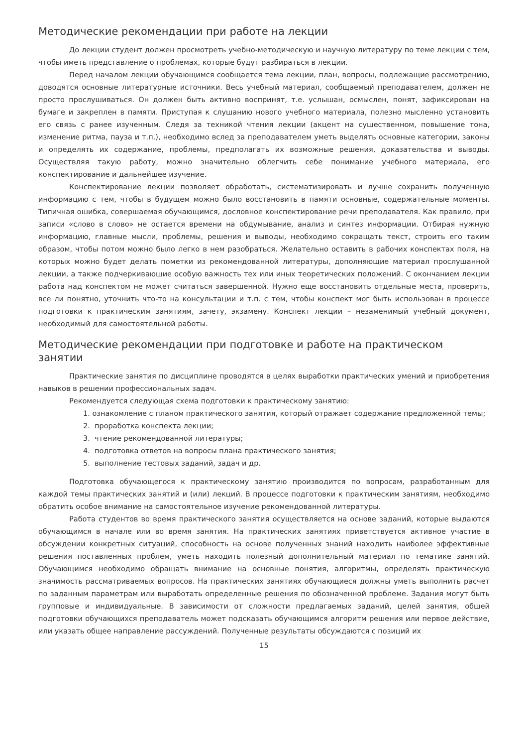Методические рекомендации при работе на лекции
До лекции студент должен просмотреть учебно-методическую и научную литературу по теме лекции с тем, чтобы иметь представление о проблемах, которые будут разбираться в лекции.
Перед началом лекции обучающимся сообщается тема лекции, план, вопросы, подлежащие рассмотрению, доводятся основные литературные источники. Весь учебный материал, сообщаемый преподавателем, должен не просто прослушиваться. Он должен быть активно воспринят, т.е. услышан, осмыслен, понят, зафиксирован на бумаге и закреплен в памяти. Приступая к слушанию нового учебного материала, полезно мысленно установить его связь с ранее изученным. Следя за техникой чтения лекции (акцент на существенном, повышение тона, изменение ритма, пауза и т.п.), необходимо вслед за преподавателем уметь выделять основные категории, законы и определять их содержание, проблемы, предполагать их возможные решения, доказательства и выводы. Осуществляя такую работу, можно значительно облегчить себе понимание учебного материала, его конспектирование и дальнейшее изучение.
Конспектирование лекции позволяет обработать, систематизировать и лучше сохранить полученную информацию с тем, чтобы в будущем можно было восстановить в памяти основные, содержательные моменты. Типичная ошибка, совершаемая обучающимся, дословное конспектирование речи преподавателя. Как правило, при записи «слово в слово» не остается времени на обдумывание, анализ и синтез информации. Отбирая нужную информацию, главные мысли, проблемы, решения и выводы, необходимо сокращать текст, строить его таким образом, чтобы потом можно было легко в нем разобраться. Желательно оставить в рабочих конспектах поля, на которых можно будет делать пометки из рекомендованной литературы, дополняющие материал прослушанной лекции, а также подчеркивающие особую важность тех или иных теоретических положений. С окончанием лекции работа над конспектом не может считаться завершенной. Нужно еще восстановить отдельные места, проверить, все ли понятно, уточнить что-то на консультации и т.п. с тем, чтобы конспект мог быть использован в процессе подготовки к практическим занятиям, зачету, экзамену. Конспект лекции – незаменимый учебный документ, необходимый для самостоятельной работы.
Методические рекомендации при подготовке и работе на практическом занятии
Практические занятия по дисциплине проводятся в целях выработки практических умений и приобретения навыков в решении профессиональных задач.
Рекомендуется следующая схема подготовки к практическому занятию:
1. ознакомление с планом практического занятия, который отражает содержание предложенной темы;
2. проработка конспекта лекции;
3. чтение рекомендованной литературы;
4. подготовка ответов на вопросы плана практического занятия;
5. выполнение тестовых заданий, задач и др.
Подготовка обучающегося к практическому занятию производится по вопросам, разработанным для каждой темы практических занятий и (или) лекций. В процессе подготовки к практическим занятиям, необходимо обратить особое внимание на самостоятельное изучение рекомендованной литературы.
Работа студентов во время практического занятия осуществляется на основе заданий, которые выдаются обучающимся в начале или во время занятия. На практических занятиях приветствуется активное участие в обсуждении конкретных ситуаций, способность на основе полученных знаний находить наиболее эффективные решения поставленных проблем, уметь находить полезный дополнительный материал по тематике занятий. Обучающимся необходимо обращать внимание на основные понятия, алгоритмы, определять практическую значимость рассматриваемых вопросов. На практических занятиях обучающиеся должны уметь выполнить расчет по заданным параметрам или выработать определенные решения по обозначенной проблеме. Задания могут быть групповые и индивидуальные. В зависимости от сложности предлагаемых заданий, целей занятия, общей подготовки обучающихся преподаватель может подсказать обучающимся алгоритм решения или первое действие, или указать общее направление рассуждений. Полученные результаты обсуждаются с позиций их
15